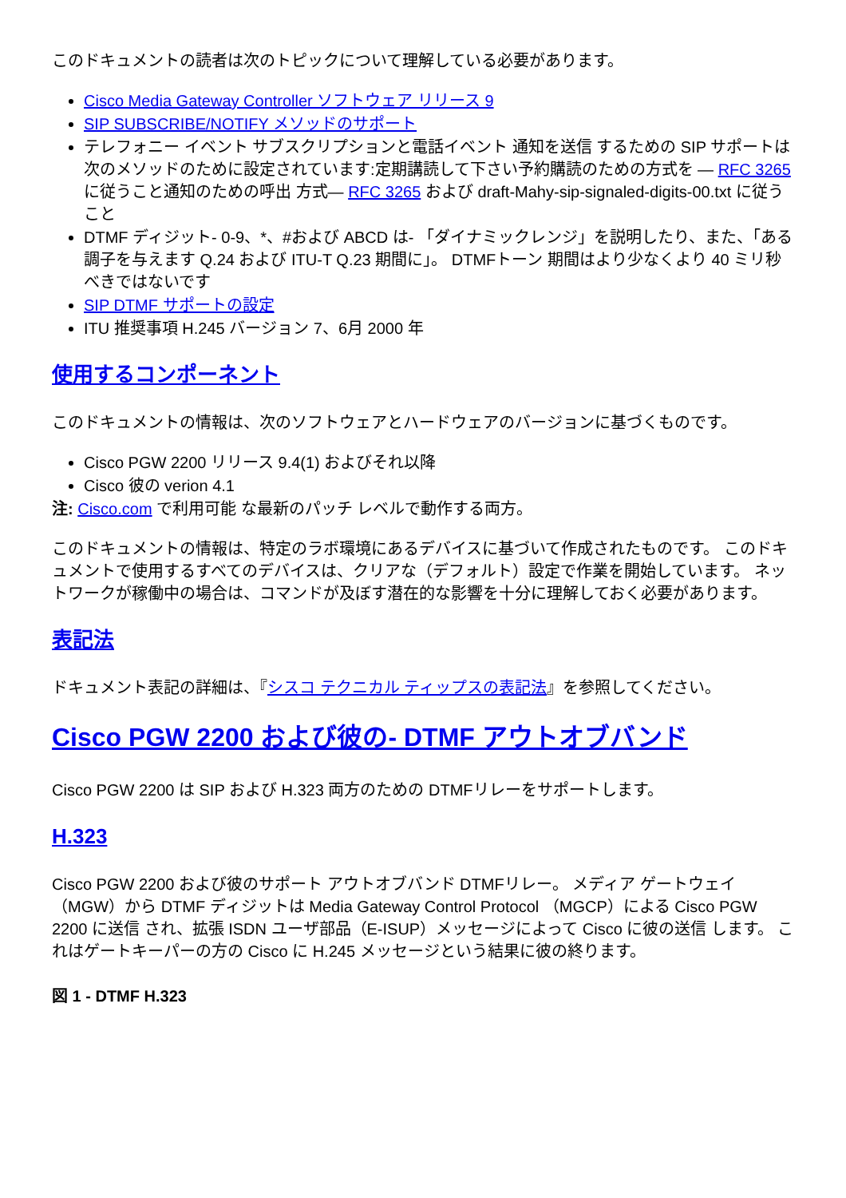このドキュメントの読者は次のトピックについて理解している必要があります。
Cisco Media Gateway Controller ソフトウェア リリース 9
SIP SUBSCRIBE/NOTIFY メソッドのサポート
テレフォニー イベント サブスクリプションと電話イベント 通知を送信 するための SIP サポートは次のメソッドのために設定されています:定期講読して下さい予約購読のための方式を — RFC 3265 に従うこと通知のための呼出 方式— RFC 3265 および draft-Mahy-sip-signaled-digits-00.txt に従うこと
DTMF ディジット- 0-9、*、#および ABCD は- 「ダイナミックレンジ」を説明したり、また、「ある調子を与えます Q.24 および ITU-T Q.23 期間に」。 DTMFトーン 期間はより少なくより 40 ミリ秒べきではないです
SIP DTMF サポートの設定
ITU 推奨事項 H.245 バージョン 7、6月 2000 年
使用するコンポーネント
このドキュメントの情報は、次のソフトウェアとハードウェアのバージョンに基づくものです。
Cisco PGW 2200 リリース 9.4(1) およびそれ以降
Cisco 彼の verion 4.1
注: Cisco.com で利用可能 な最新のパッチ レベルで動作する両方。
このドキュメントの情報は、特定のラボ環境にあるデバイスに基づいて作成されたものです。 このドキュメントで使用するすべてのデバイスは、クリアな（デフォルト）設定で作業を開始しています。 ネットワークが稼働中の場合は、コマンドが及ぼす潜在的な影響を十分に理解しておく必要があります。
表記法
ドキュメント表記の詳細は、『シスコ テクニカル ティップスの表記法』を参照してください。
Cisco PGW 2200 および彼の- DTMF アウトオブバンド
Cisco PGW 2200 は SIP および H.323 両方のための DTMFリレーをサポートします。
H.323
Cisco PGW 2200 および彼のサポート アウトオブバンド DTMFリレー。 メディア ゲートウェイ（MGW）から DTMF ディジットは Media Gateway Control Protocol （MGCP）による Cisco PGW 2200 に送信 され、拡張 ISDN ユーザ部品（E-ISUP）メッセージによって Cisco に彼の送信 します。 これはゲートキーパーの方の Cisco に H.245 メッセージという結果に彼の終ります。
図 1 - DTMF H.323